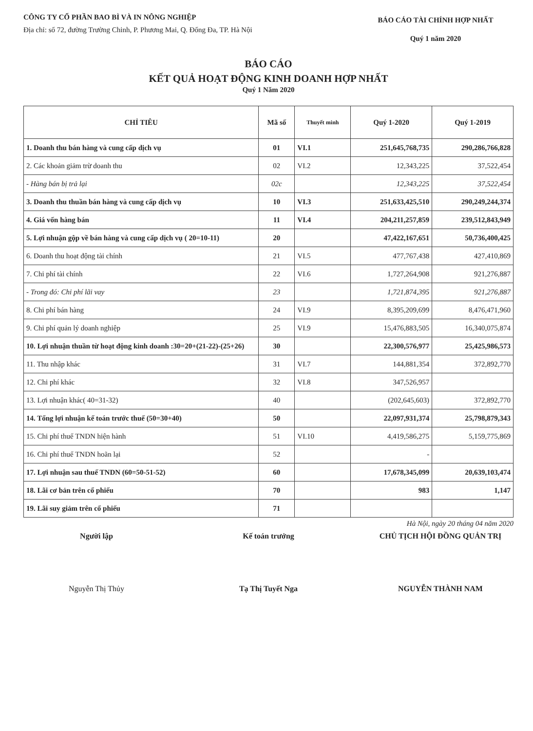CÔNG TY CỔ PHẦN BAO BÌ VÀ IN NÔNG NGHIỆP
Địa chỉ: số 72, đường Trường Chinh, P. Phương Mai, Q. Đống Đa, TP. Hà Nội
BÁO CÁO TÀI CHÍNH HỢP NHẤT
Quý 1 năm 2020
BÁO CÁO
KẾT QUẢ HOẠT ĐỘNG KINH DOANH HỢP NHẤT
Quý 1 Năm 2020
| CHỈ TIÊU | Mã số | Thuyết minh | Quý 1-2020 | Quý 1-2019 |
| --- | --- | --- | --- | --- |
| 1. Doanh thu bán hàng và cung cấp dịch vụ | 01 | VI.1 | 251,645,768,735 | 290,286,766,828 |
| 2. Các khoản giảm trừ doanh thu | 02 | VI.2 | 12,343,225 | 37,522,454 |
| - Hàng bán bị trả lại | 02c | | 12,343,225 | 37,522,454 |
| 3. Doanh thu thuần bán hàng và cung cấp dịch vụ | 10 | VI.3 | 251,633,425,510 | 290,249,244,374 |
| 4. Giá vốn hàng bán | 11 | VI.4 | 204,211,257,859 | 239,512,843,949 |
| 5. Lợi nhuận gộp về bán hàng và cung cấp dịch vụ ( 20=10-11) | 20 | | 47,422,167,651 | 50,736,400,425 |
| 6. Doanh thu hoạt động tài chính | 21 | VI.5 | 477,767,438 | 427,410,869 |
| 7. Chi phí tài chính | 22 | VI.6 | 1,727,264,908 | 921,276,887 |
| - Trong đó: Chi phí lãi vay | 23 | | 1,721,874,395 | 921,276,887 |
| 8. Chi phí bán hàng | 24 | VI.9 | 8,395,209,699 | 8,476,471,960 |
| 9. Chi phí quản lý doanh nghiệp | 25 | VI.9 | 15,476,883,505 | 16,340,075,874 |
| 10. Lợi nhuận thuần từ hoạt động kinh doanh :30=20+(21-22)-(25+26) | 30 | | 22,300,576,977 | 25,425,986,573 |
| 11. Thu nhập khác | 31 | VI.7 | 144,881,354 | 372,892,770 |
| 12. Chi phí khác | 32 | VI.8 | 347,526,957 | |
| 13. Lợi nhuận khác( 40=31-32) | 40 | | (202,645,603) | 372,892,770 |
| 14. Tổng lợi nhuận kế toán trước thuế (50=30+40) | 50 | | 22,097,931,374 | 25,798,879,343 |
| 15. Chi phí thuế TNDN hiện hành | 51 | VI.10 | 4,419,586,275 | 5,159,775,869 |
| 16. Chi phí thuế TNDN hoãn lại | 52 | | - | |
| 17. Lợi nhuận sau thuế TNDN (60=50-51-52) | 60 | | 17,678,345,099 | 20,639,103,474 |
| 18. Lãi cơ bản trên cổ phiếu | 70 | | 983 | 1,147 |
| 19. Lãi suy giảm trên cổ phiếu | 71 | | | |
Hà Nội, ngày 20 tháng 04 năm 2020
Người lập
Nguyễn Thị Thủy
Kế toán trưởng
Tạ Thị Tuyết Nga
CHỦ TỊCH HỘI ĐỒNG QUẢN TRỊ
NGUYỄN THÀNH NAM